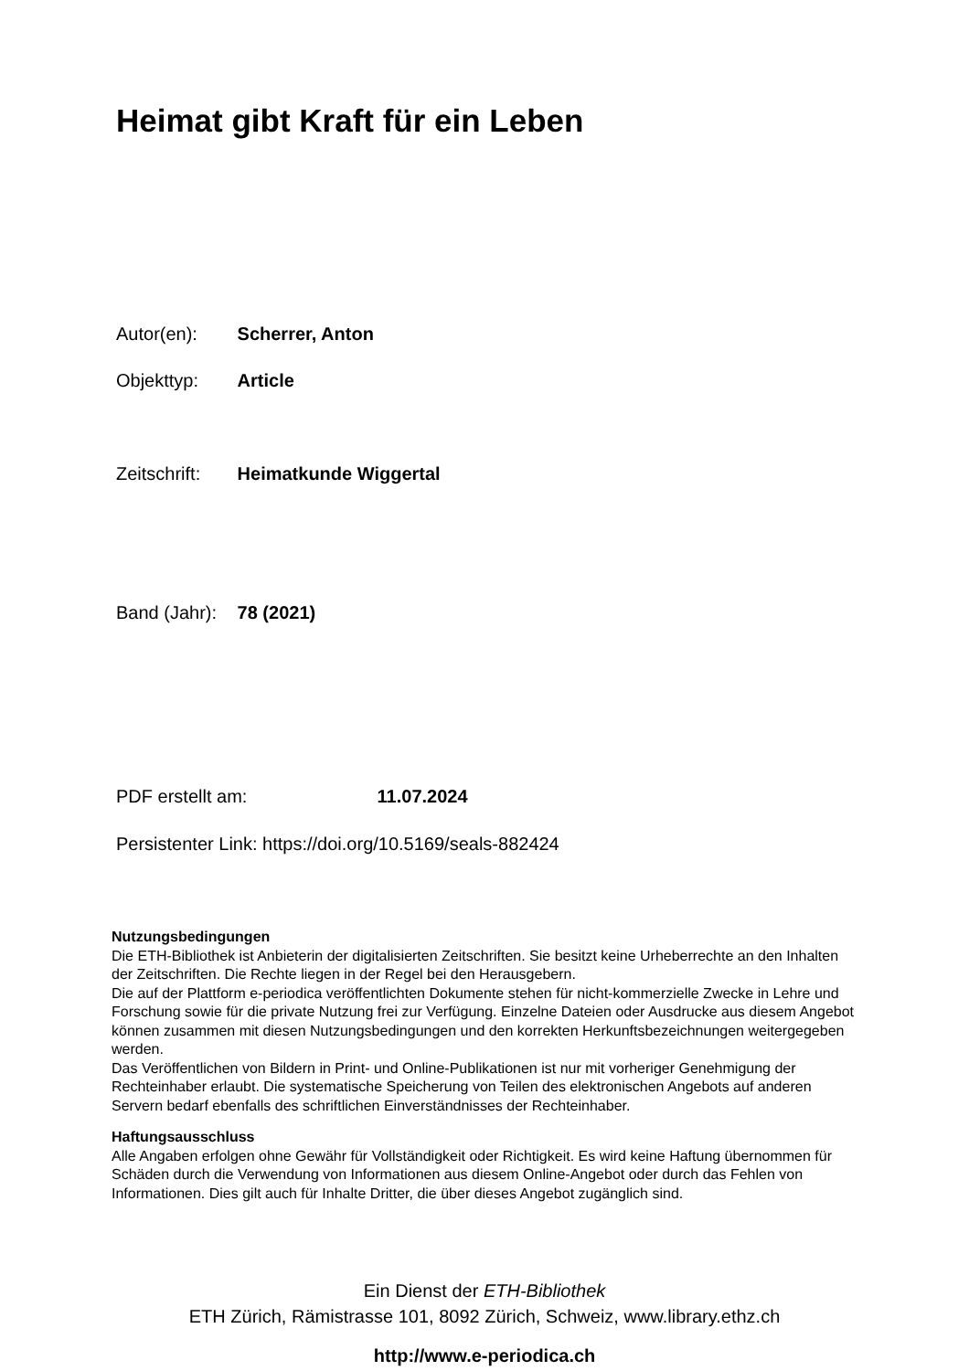Heimat gibt Kraft für ein Leben
Autor(en): Scherrer, Anton
Objekttyp: Article
Zeitschrift: Heimatkunde Wiggertal
Band (Jahr): 78 (2021)
PDF erstellt am: 11.07.2024
Persistenter Link: https://doi.org/10.5169/seals-882424
Nutzungsbedingungen
Die ETH-Bibliothek ist Anbieterin der digitalisierten Zeitschriften. Sie besitzt keine Urheberrechte an den Inhalten der Zeitschriften. Die Rechte liegen in der Regel bei den Herausgebern.
Die auf der Plattform e-periodica veröffentlichten Dokumente stehen für nicht-kommerzielle Zwecke in Lehre und Forschung sowie für die private Nutzung frei zur Verfügung. Einzelne Dateien oder Ausdrucke aus diesem Angebot können zusammen mit diesen Nutzungsbedingungen und den korrekten Herkunftsbezeichnungen weitergegeben werden.
Das Veröffentlichen von Bildern in Print- und Online-Publikationen ist nur mit vorheriger Genehmigung der Rechteinhaber erlaubt. Die systematische Speicherung von Teilen des elektronischen Angebots auf anderen Servern bedarf ebenfalls des schriftlichen Einverständnisses der Rechteinhaber.
Haftungsausschluss
Alle Angaben erfolgen ohne Gewähr für Vollständigkeit oder Richtigkeit. Es wird keine Haftung übernommen für Schäden durch die Verwendung von Informationen aus diesem Online-Angebot oder durch das Fehlen von Informationen. Dies gilt auch für Inhalte Dritter, die über dieses Angebot zugänglich sind.
Ein Dienst der ETH-Bibliothek
ETH Zürich, Rämistrasse 101, 8092 Zürich, Schweiz, www.library.ethz.ch
http://www.e-periodica.ch